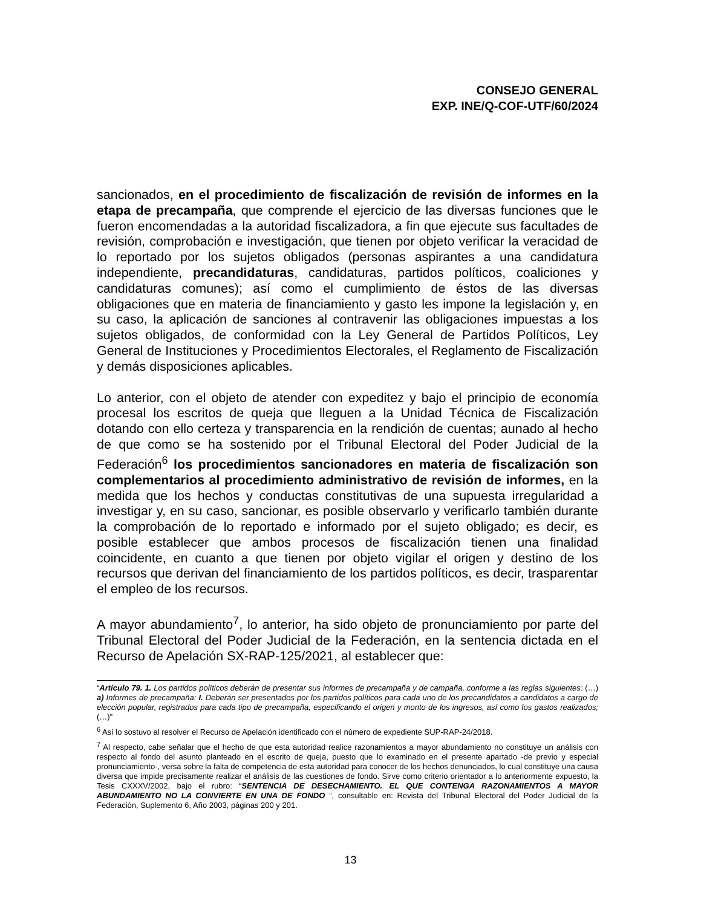CONSEJO GENERAL
EXP. INE/Q-COF-UTF/60/2024
sancionados, en el procedimiento de fiscalización de revisión de informes en la etapa de precampaña, que comprende el ejercicio de las diversas funciones que le fueron encomendadas a la autoridad fiscalizadora, a fin que ejecute sus facultades de revisión, comprobación e investigación, que tienen por objeto verificar la veracidad de lo reportado por los sujetos obligados (personas aspirantes a una candidatura independiente, precandidaturas, candidaturas, partidos políticos, coaliciones y candidaturas comunes); así como el cumplimiento de éstos de las diversas obligaciones que en materia de financiamiento y gasto les impone la legislación y, en su caso, la aplicación de sanciones al contravenir las obligaciones impuestas a los sujetos obligados, de conformidad con la Ley General de Partidos Políticos, Ley General de Instituciones y Procedimientos Electorales, el Reglamento de Fiscalización y demás disposiciones aplicables.
Lo anterior, con el objeto de atender con expeditez y bajo el principio de economía procesal los escritos de queja que lleguen a la Unidad Técnica de Fiscalización dotando con ello certeza y transparencia en la rendición de cuentas; aunado al hecho de que como se ha sostenido por el Tribunal Electoral del Poder Judicial de la Federación<sup>6</sup> los procedimientos sancionadores en materia de fiscalización son complementarios al procedimiento administrativo de revisión de informes, en la medida que los hechos y conductas constitutivas de una supuesta irregularidad a investigar y, en su caso, sancionar, es posible observarlo y verificarlo también durante la comprobación de lo reportado e informado por el sujeto obligado; es decir, es posible establecer que ambos procesos de fiscalización tienen una finalidad coincidente, en cuanto a que tienen por objeto vigilar el origen y destino de los recursos que derivan del financiamiento de los partidos políticos, es decir, trasparentar el empleo de los recursos.
A mayor abundamiento<sup>7</sup>, lo anterior, ha sido objeto de pronunciamiento por parte del Tribunal Electoral del Poder Judicial de la Federación, en la sentencia dictada en el Recurso de Apelación SX-RAP-125/2021, al establecer que:
“Artículo 79. 1. Los partidos políticos deberán de presentar sus informes de precampaña y de campaña, conforme a las reglas siguientes: (…) a) Informes de precampaña: I. Deberán ser presentados por los partidos políticos para cada uno de los precandidatos a candidatos a cargo de elección popular, registrados para cada tipo de precampaña, especificando el origen y monto de los ingresos, así como los gastos realizados; (…)”
<sup>6</sup> Así lo sostuvo al resolver el Recurso de Apelación identificado con el número de expediente SUP-RAP-24/2018.
<sup>7</sup> Al respecto, cabe señalar que el hecho de que esta autoridad realice razonamientos a mayor abundamiento no constituye un análisis con respecto al fondo del asunto planteado en el escrito de queja, puesto que lo examinado en el presente apartado -de previo y especial pronunciamiento-, versa sobre la falta de competencia de esta autoridad para conocer de los hechos denunciados, lo cual constituye una causa diversa que impide precisamente realizar el análisis de las cuestiones de fondo. Sirve como criterio orientador a lo anteriormente expuesto, la Tesis CXXXV/2002, bajo el rubro: “SENTENCIA DE DESECHAMIENTO. EL QUE CONTENGA RAZONAMIENTOS A MAYOR ABUNDAMIENTO NO LA CONVIERTE EN UNA DE FONDO ”, consultable en: Revista del Tribunal Electoral del Poder Judicial de la Federación, Suplemento 6, Año 2003, páginas 200 y 201.
13